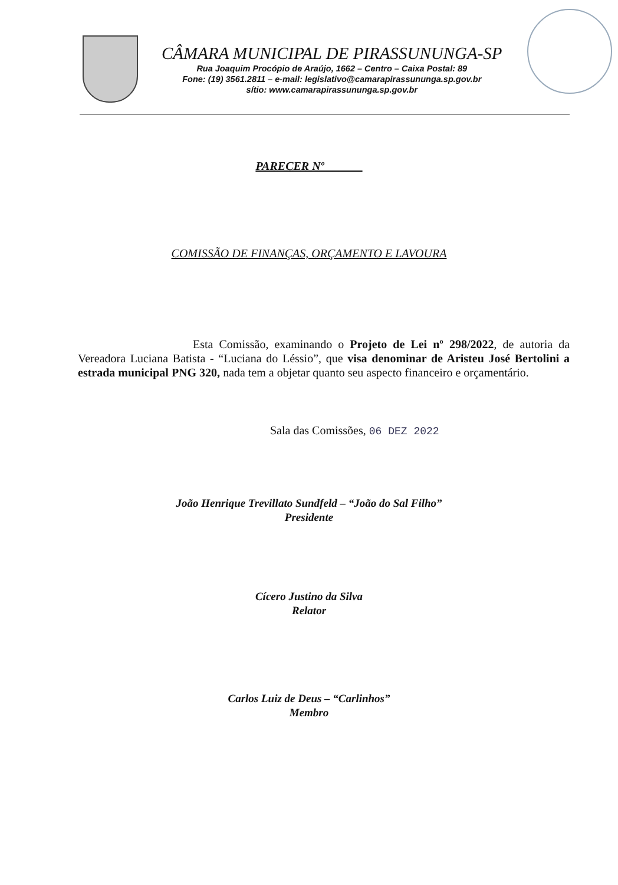CÂMARA MUNICIPAL DE PIRASSUNUNGA-SP
Rua Joaquim Procópio de Araújo, 1662 – Centro – Caixa Postal: 89
Fone: (19) 3561.2811 – e-mail: legislativo@camarapirassununga.sp.gov.br
sítio: www.camarapirassununga.sp.gov.br
PARECER Nº ______
COMISSÃO DE FINANÇAS, ORÇAMENTO E LAVOURA
Esta Comissão, examinando o Projeto de Lei nº 298/2022, de autoria da Vereadora Luciana Batista - “Luciana do Léssio”, que visa denominar de Aristeu José Bertolini a estrada municipal PNG 320, nada tem a objetar quanto seu aspecto financeiro e orçamentário.
Sala das Comissões, 06 DEZ 2022
João Henrique Trevillato Sundfeld – “João do Sal Filho”
Presidente
Cícero Justino da Silva
Relator
Carlos Luiz de Deus – “Carlinhos”
Membro